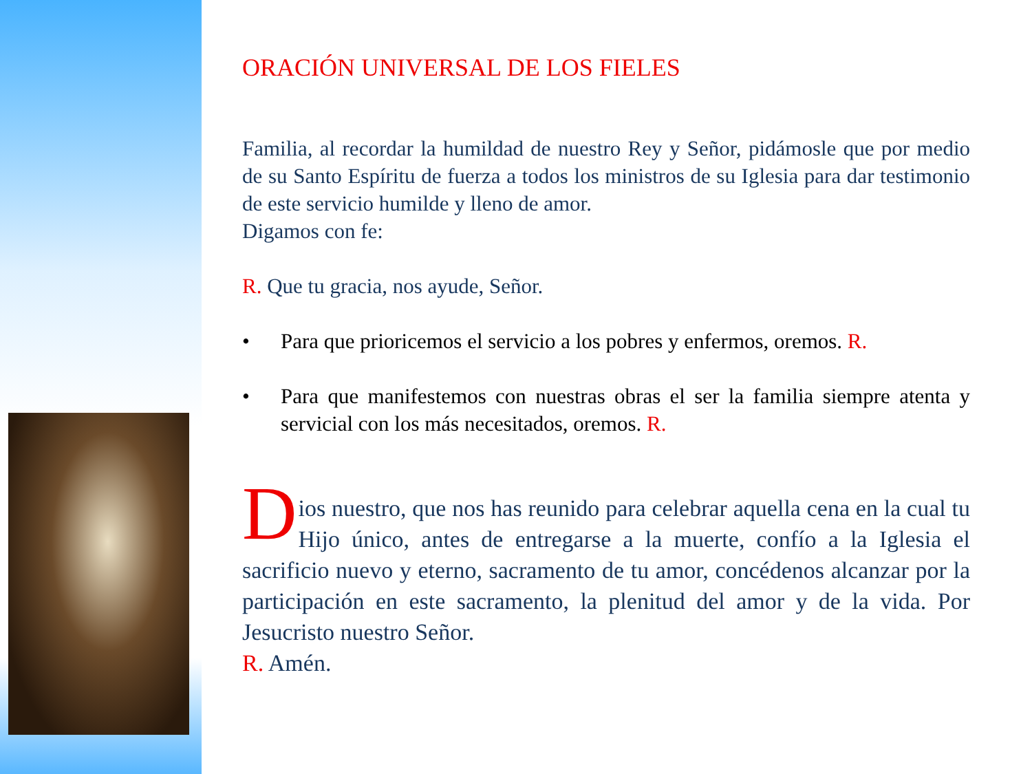ORACIÓN UNIVERSAL DE LOS FIELES
Familia, al recordar la humildad de nuestro Rey y Señor, pidámosle que por medio de su Santo Espíritu de fuerza a todos los ministros de su Iglesia para dar testimonio de este servicio humilde y lleno de amor.
Digamos con fe:
R. Que tu gracia, nos ayude, Señor.
• Para que prioricemos el servicio a los pobres y enfermos, oremos. R.
• Para que manifestemos con nuestras obras el ser la familia siempre atenta y servicial con los más necesitados, oremos. R.
D ios nuestro, que nos has reunido para celebrar aquella cena en la cual tu Hijo único, antes de entregarse a la muerte, confío a la Iglesia el sacrificio nuevo y eterno, sacramento de tu amor, concédenos alcanzar por la participación en este sacramento, la plenitud del amor y de la vida. Por Jesucristo nuestro Señor.
R. Amén.